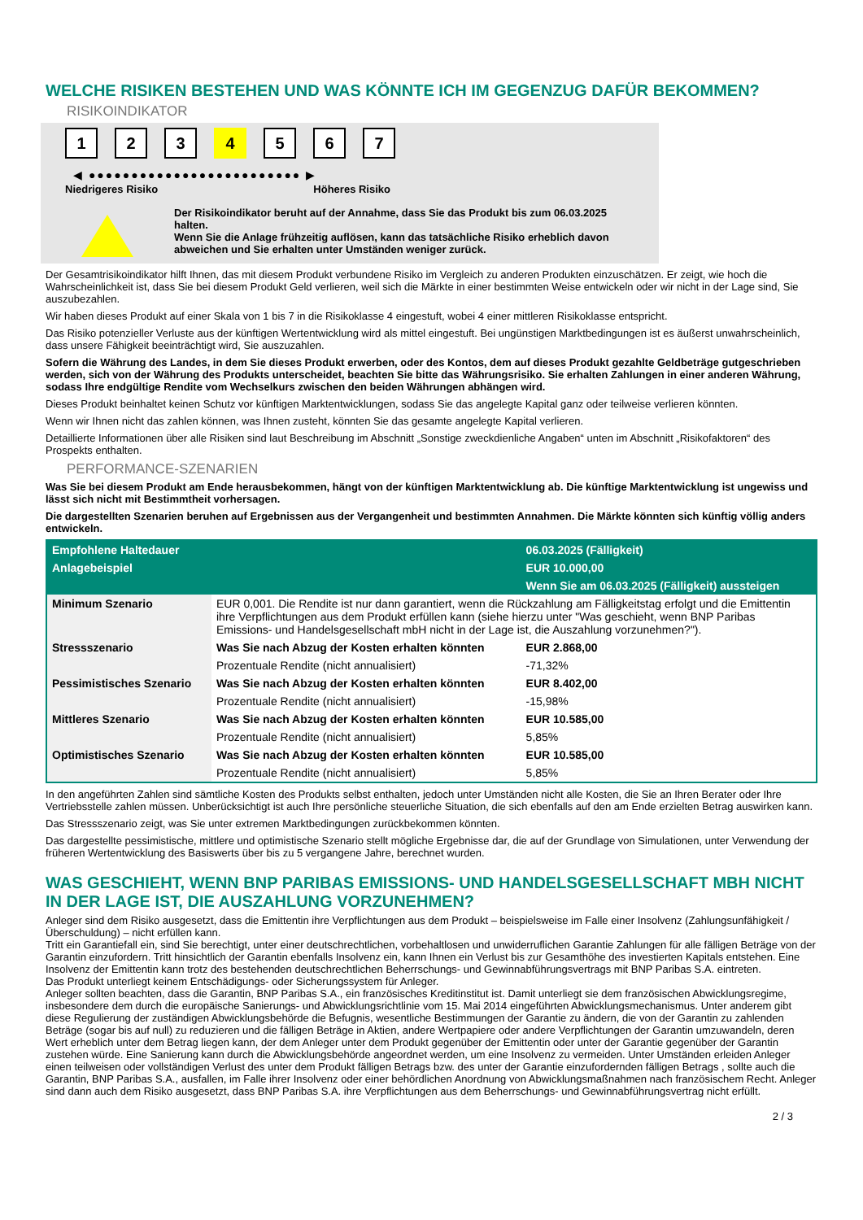WELCHE RISIKEN BESTEHEN UND WAS KÖNNTE ICH IM GEGENZUG DAFÜR BEKOMMEN?
RISIKOINDIKATOR
1 2 3 4 5 6 7
◀ ●●●●●●●●●●●●●●●●●●●●●●●●● ▶
Niedrigeres Risiko Höheres Risiko
Der Risikoindikator beruht auf der Annahme, dass Sie das Produkt bis zum 06.03.2025 halten.
Wenn Sie die Anlage frühzeitig auflösen, kann das tatsächliche Risiko erheblich davon abweichen und Sie erhalten unter Umständen weniger zurück.
Der Gesamtrisikoindikator hilft Ihnen, das mit diesem Produkt verbundene Risiko im Vergleich zu anderen Produkten einzuschätzen. Er zeigt, wie hoch die Wahrscheinlichkeit ist, dass Sie bei diesem Produkt Geld verlieren, weil sich die Märkte in einer bestimmten Weise entwickeln oder wir nicht in der Lage sind, Sie auszubezahlen.
Wir haben dieses Produkt auf einer Skala von 1 bis 7 in die Risikoklasse 4 eingestuft, wobei 4 einer mittleren Risikoklasse entspricht.
Das Risiko potenzieller Verluste aus der künftigen Wertentwicklung wird als mittel eingestuft. Bei ungünstigen Marktbedingungen ist es äußerst unwahrscheinlich, dass unsere Fähigkeit beeinträchtigt wird, Sie auszuzahlen.
Sofern die Währung des Landes, in dem Sie dieses Produkt erwerben, oder des Kontos, dem auf dieses Produkt gezahlte Geldbeträge gutgeschrieben werden, sich von der Währung des Produkts unterscheidet, beachten Sie bitte das Währungsrisiko. Sie erhalten Zahlungen in einer anderen Währung, sodass Ihre endgültige Rendite vom Wechselkurs zwischen den beiden Währungen abhängen wird.
Dieses Produkt beinhaltet keinen Schutz vor künftigen Marktentwicklungen, sodass Sie das angelegte Kapital ganz oder teilweise verlieren könnten.
Wenn wir Ihnen nicht das zahlen können, was Ihnen zusteht, könnten Sie das gesamte angelegte Kapital verlieren.
Detaillierte Informationen über alle Risiken sind laut Beschreibung im Abschnitt „Sonstige zweckdienliche Angaben“ unten im Abschnitt „Risikofaktoren“ des Prospekts enthalten.
PERFORMANCE-SZENARIEN
Was Sie bei diesem Produkt am Ende herausbekommen, hängt von der künftigen Marktentwicklung ab. Die künftige Marktentwicklung ist ungewiss und lässt sich nicht mit Bestimmtheit vorhersagen.
Die dargestellten Szenarien beruhen auf Ergebnissen aus der Vergangenheit und bestimmten Annahmen. Die Märkte könnten sich künftig völlig anders entwickeln.
| Empfohlene Haltedauer | | 06.03.2025 (Fälligkeit) |
| --- | --- | --- |
| Anlagebeispiel | | EUR 10.000,00 |
| | | Wenn Sie am 06.03.2025 (Fälligkeit) aussteigen |
| Minimum Szenario | EUR 0,001. Die Rendite ist nur dann garantiert, wenn die Rückzahlung am Fälligkeitstag erfolgt und die Emittentin ihre Verpflichtungen aus dem Produkt erfüllen kann (siehe hierzu unter "Was geschieht, wenn BNP Paribas Emissions- und Handelsgesellschaft mbH nicht in der Lage ist, die Auszahlung vorzunehmen?"). | |
| Stressszenario | Was Sie nach Abzug der Kosten erhalten könnten | EUR 2.868,00 |
| | Prozentuale Rendite (nicht annualisiert) | -71,32% |
| Pessimistisches Szenario | Was Sie nach Abzug der Kosten erhalten könnten | EUR 8.402,00 |
| | Prozentuale Rendite (nicht annualisiert) | -15,98% |
| Mittleres Szenario | Was Sie nach Abzug der Kosten erhalten könnten | EUR 10.585,00 |
| | Prozentuale Rendite (nicht annualisiert) | 5,85% |
| Optimistisches Szenario | Was Sie nach Abzug der Kosten erhalten könnten | EUR 10.585,00 |
| | Prozentuale Rendite (nicht annualisiert) | 5,85% |
In den angeführten Zahlen sind sämtliche Kosten des Produkts selbst enthalten, jedoch unter Umständen nicht alle Kosten, die Sie an Ihren Berater oder Ihre Vertriebsstelle zahlen müssen. Unberücksichtigt ist auch Ihre persönliche steuerliche Situation, die sich ebenfalls auf den am Ende erzielten Betrag auswirken kann.
Das Stressszenario zeigt, was Sie unter extremen Marktbedingungen zurückbekommen könnten.
Das dargestellte pessimistische, mittlere und optimistische Szenario stellt mögliche Ergebnisse dar, die auf der Grundlage von Simulationen, unter Verwendung der früheren Wertentwicklung des Basiswerts über bis zu 5 vergangene Jahre, berechnet wurden.
WAS GESCHIEHT, WENN BNP PARIBAS EMISSIONS- UND HANDELSGESELLSCHAFT MBH NICHT IN DER LAGE IST, DIE AUSZAHLUNG VORZUNEHMEN?
Anleger sind dem Risiko ausgesetzt, dass die Emittentin ihre Verpflichtungen aus dem Produkt – beispielsweise im Falle einer Insolvenz (Zahlungsunfähigkeit / Überschuldung) – nicht erfüllen kann.
Tritt ein Garantiefall ein, sind Sie berechtigt, unter einer deutschrechtlichen, vorbehaltlosen und unwiderruflichen Garantie Zahlungen für alle fälligen Beträge von der Garantin einzufordern. Tritt hinsichtlich der Garantin ebenfalls Insolvenz ein, kann Ihnen ein Verlust bis zur Gesamthöhe des investierten Kapitals entstehen. Eine Insolvenz der Emittentin kann trotz des bestehenden deutschrechtlichen Beherrschungs- und Gewinnabführungsvertrags mit BNP Paribas S.A. eintreten.
Das Produkt unterliegt keinem Entschädigungs- oder Sicherungssystem für Anleger.
Anleger sollten beachten, dass die Garantin, BNP Paribas S.A., ein französisches Kreditinstitut ist. Damit unterliegt sie dem französischen Abwicklungsregime, insbesondere dem durch die europäische Sanierungs- und Abwicklungsrichtlinie vom 15. Mai 2014 eingeführten Abwicklungsmechanismus. Unter anderem gibt diese Regulierung der zuständigen Abwicklungsbehörde die Befugnis, wesentliche Bestimmungen der Garantie zu ändern, die von der Garantin zu zahlenden Beträge (sogar bis auf null) zu reduzieren und die fälligen Beträge in Aktien, andere Wertpapiere oder andere Verpflichtungen der Garantin umzuwandeln, deren Wert erheblich unter dem Betrag liegen kann, der dem Anleger unter dem Produkt gegenüber der Emittentin oder unter der Garantie gegenüber der Garantin zustehen würde. Eine Sanierung kann durch die Abwicklungsbehörde angeordnet werden, um eine Insolvenz zu vermeiden. Unter Umständen erleiden Anleger einen teilweisen oder vollständigen Verlust des unter dem Produkt fälligen Betrags bzw. des unter der Garantie einzufordernden fälligen Betrags , sollte auch die Garantin, BNP Paribas S.A., ausfallen, im Falle ihrer Insolvenz oder einer behördlichen Anordnung von Abwicklungsmaßnahmen nach französischem Recht. Anleger sind dann auch dem Risiko ausgesetzt, dass BNP Paribas S.A. ihre Verpflichtungen aus dem Beherrschungs- und Gewinnabführungsvertrag nicht erfüllt.
2 / 3